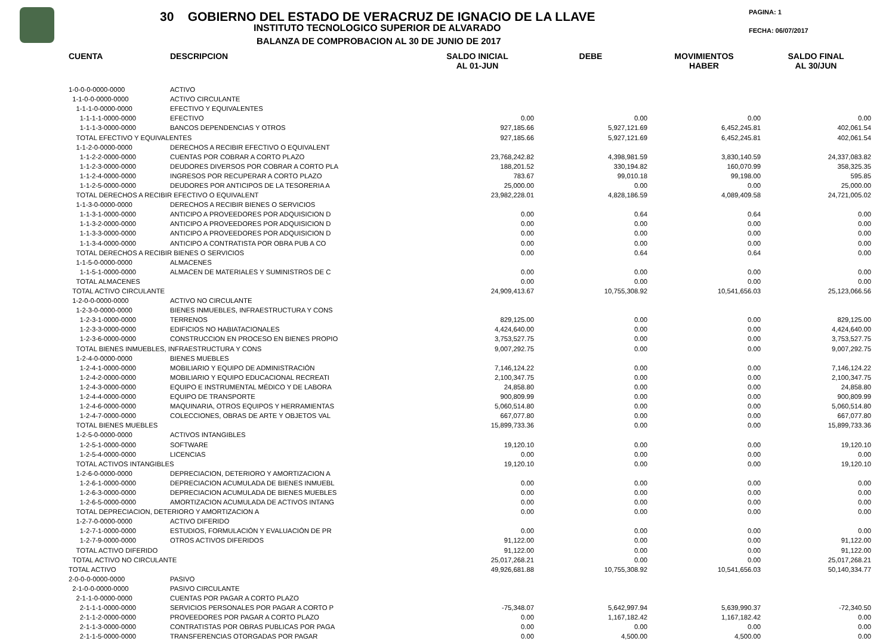30 GOBIERNO DEL ESTADO DE VERACRUZ DE IGNACIO DE LA LLAVE
INSTITUTO TECNOLOGICO SUPERIOR DE ALVARADO
BALANZA DE COMPROBACION AL 30 DE JUNIO DE 2017
PAGINA: 1
FECHA: 06/07/2017
| CUENTA | DESCRIPCION | SALDO INICIAL AL 01-JUN | DEBE | MOVIMIENTOS HABER | SALDO FINAL AL 30/JUN |
| --- | --- | --- | --- | --- | --- |
| 1-0-0-0-0000-0000 | ACTIVO | | | | |
| 1-1-0-0-0000-0000 | ACTIVO CIRCULANTE | | | | |
| 1-1-1-0-0000-0000 | EFECTIVO Y EQUIVALENTES | | | | |
| 1-1-1-1-0000-0000 | EFECTIVO | 0.00 | 0.00 | 0.00 | 0.00 |
| 1-1-1-3-0000-0000 | BANCOS DEPENDENCIAS Y OTROS | 927,185.66 | 5,927,121.69 | 6,452,245.81 | 402,061.54 |
| TOTAL EFECTIVO Y EQUIVALENTES | | 927,185.66 | 5,927,121.69 | 6,452,245.81 | 402,061.54 |
| 1-1-2-0-0000-0000 | DERECHOS A RECIBIR EFECTIVO O EQUIVALENT | | | | |
| 1-1-2-2-0000-0000 | CUENTAS POR COBRAR A CORTO PLAZO | 23,768,242.82 | 4,398,981.59 | 3,830,140.59 | 24,337,083.82 |
| 1-1-2-3-0000-0000 | DEUDORES DIVERSOS POR COBRAR A CORTO PLA | 188,201.52 | 330,194.82 | 160,070.99 | 358,325.35 |
| 1-1-2-4-0000-0000 | INGRESOS POR RECUPERAR A CORTO PLAZO | 783.67 | 99,010.18 | 99,198.00 | 595.85 |
| 1-1-2-5-0000-0000 | DEUDORES POR ANTICIPOS DE LA TESORERIA A | 25,000.00 | 0.00 | 0.00 | 25,000.00 |
| TOTAL DERECHOS A RECIBIR EFECTIVO O EQUIVALENT | | 23,982,228.01 | 4,828,186.59 | 4,089,409.58 | 24,721,005.02 |
| 1-1-3-0-0000-0000 | DERECHOS A RECIBIR BIENES O SERVICIOS | | | | |
| 1-1-3-1-0000-0000 | ANTICIPO A PROVEEDORES POR ADQUISICION D | 0.00 | 0.64 | 0.64 | 0.00 |
| 1-1-3-2-0000-0000 | ANTICIPO A PROVEEDORES POR ADQUISICION D | 0.00 | 0.00 | 0.00 | 0.00 |
| 1-1-3-3-0000-0000 | ANTICIPO A PROVEEDORES POR ADQUISICION D | 0.00 | 0.00 | 0.00 | 0.00 |
| 1-1-3-4-0000-0000 | ANTICIPO A CONTRATISTA POR OBRA PUB A CO | 0.00 | 0.00 | 0.00 | 0.00 |
| TOTAL DERECHOS A RECIBIR BIENES O SERVICIOS | | 0.00 | 0.64 | 0.64 | 0.00 |
| 1-1-5-0-0000-0000 | ALMACENES | | | | |
| 1-1-5-1-0000-0000 | ALMACEN DE MATERIALES Y SUMINISTROS DE C | 0.00 | 0.00 | 0.00 | 0.00 |
| TOTAL ALMACENES | | 0.00 | 0.00 | 0.00 | 0.00 |
| TOTAL ACTIVO CIRCULANTE | | 24,909,413.67 | 10,755,308.92 | 10,541,656.03 | 25,123,066.56 |
| 1-2-0-0-0000-0000 | ACTIVO NO CIRCULANTE | | | | |
| 1-2-3-0-0000-0000 | BIENES INMUEBLES, INFRAESTRUCTURA Y CONS | | | | |
| 1-2-3-1-0000-0000 | TERRENOS | 829,125.00 | 0.00 | 0.00 | 829,125.00 |
| 1-2-3-3-0000-0000 | EDIFICIOS NO HABIATACIONALES | 4,424,640.00 | 0.00 | 0.00 | 4,424,640.00 |
| 1-2-3-6-0000-0000 | CONSTRUCCION EN PROCESO EN BIENES PROPIO | 3,753,527.75 | 0.00 | 0.00 | 3,753,527.75 |
| TOTAL BIENES INMUEBLES, INFRAESTRUCTURA Y CONS | | 9,007,292.75 | 0.00 | 0.00 | 9,007,292.75 |
| 1-2-4-0-0000-0000 | BIENES MUEBLES | | | | |
| 1-2-4-1-0000-0000 | MOBILIARIO Y EQUIPO DE ADMINISTRACIÓN | 7,146,124.22 | 0.00 | 0.00 | 7,146,124.22 |
| 1-2-4-2-0000-0000 | MOBILIARIO Y EQUIPO EDUCACIONAL RECREATI | 2,100,347.75 | 0.00 | 0.00 | 2,100,347.75 |
| 1-2-4-3-0000-0000 | EQUIPO E INSTRUMENTAL MÉDICO Y DE LABORA | 24,858.80 | 0.00 | 0.00 | 24,858.80 |
| 1-2-4-4-0000-0000 | EQUIPO DE TRANSPORTE | 900,809.99 | 0.00 | 0.00 | 900,809.99 |
| 1-2-4-6-0000-0000 | MAQUINARIA, OTROS EQUIPOS Y HERRAMIENTAS | 5,060,514.80 | 0.00 | 0.00 | 5,060,514.80 |
| 1-2-4-7-0000-0000 | COLECCIONES, OBRAS DE ARTE Y OBJETOS VAL | 667,077.80 | 0.00 | 0.00 | 667,077.80 |
| TOTAL BIENES MUEBLES | | 15,899,733.36 | 0.00 | 0.00 | 15,899,733.36 |
| 1-2-5-0-0000-0000 | ACTIVOS INTANGIBLES | | | | |
| 1-2-5-1-0000-0000 | SOFTWARE | 19,120.10 | 0.00 | 0.00 | 19,120.10 |
| 1-2-5-4-0000-0000 | LICENCIAS | 0.00 | 0.00 | 0.00 | 0.00 |
| TOTAL ACTIVOS INTANGIBLES | | 19,120.10 | 0.00 | 0.00 | 19,120.10 |
| 1-2-6-0-0000-0000 | DEPRECIACION, DETERIORO Y AMORTIZACION A | | | | |
| 1-2-6-1-0000-0000 | DEPRECIACION ACUMULADA DE BIENES INMUEBL | 0.00 | 0.00 | 0.00 | 0.00 |
| 1-2-6-3-0000-0000 | DEPRECIACION ACUMULADA DE BIENES MUEBLES | 0.00 | 0.00 | 0.00 | 0.00 |
| 1-2-6-5-0000-0000 | AMORTIZACION ACUMULADA DE ACTIVOS INTANG | 0.00 | 0.00 | 0.00 | 0.00 |
| TOTAL DEPRECIACION, DETERIORO Y AMORTIZACION A | | 0.00 | 0.00 | 0.00 | 0.00 |
| 1-2-7-0-0000-0000 | ACTIVO DIFERIDO | | | | |
| 1-2-7-1-0000-0000 | ESTUDIOS, FORMULACIÓN Y EVALUACIÓN DE PR | 0.00 | 0.00 | 0.00 | 0.00 |
| 1-2-7-9-0000-0000 | OTROS ACTIVOS DIFERIDOS | 91,122.00 | 0.00 | 0.00 | 91,122.00 |
| TOTAL ACTIVO DIFERIDO | | 91,122.00 | 0.00 | 0.00 | 91,122.00 |
| TOTAL ACTIVO NO CIRCULANTE | | 25,017,268.21 | 0.00 | 0.00 | 25,017,268.21 |
| TOTAL ACTIVO | | 49,926,681.88 | 10,755,308.92 | 10,541,656.03 | 50,140,334.77 |
| 2-0-0-0-0000-0000 | PASIVO | | | | |
| 2-1-0-0-0000-0000 | PASIVO CIRCULANTE | | | | |
| 2-1-1-0-0000-0000 | CUENTAS POR PAGAR A CORTO PLAZO | | | | |
| 2-1-1-1-0000-0000 | SERVICIOS PERSONALES POR PAGAR A CORTO P | -75,348.07 | 5,642,997.94 | 5,639,990.37 | -72,340.50 |
| 2-1-1-2-0000-0000 | PROVEEDORES POR PAGAR A CORTO PLAZO | 0.00 | 1,167,182.42 | 1,167,182.42 | 0.00 |
| 2-1-1-3-0000-0000 | CONTRATISTAS POR OBRAS PUBLICAS POR PAGA | 0.00 | 0.00 | 0.00 | 0.00 |
| 2-1-1-5-0000-0000 | TRANSFERENCIAS OTORGADAS POR PAGAR | 0.00 | 4,500.00 | 4,500.00 | 0.00 |